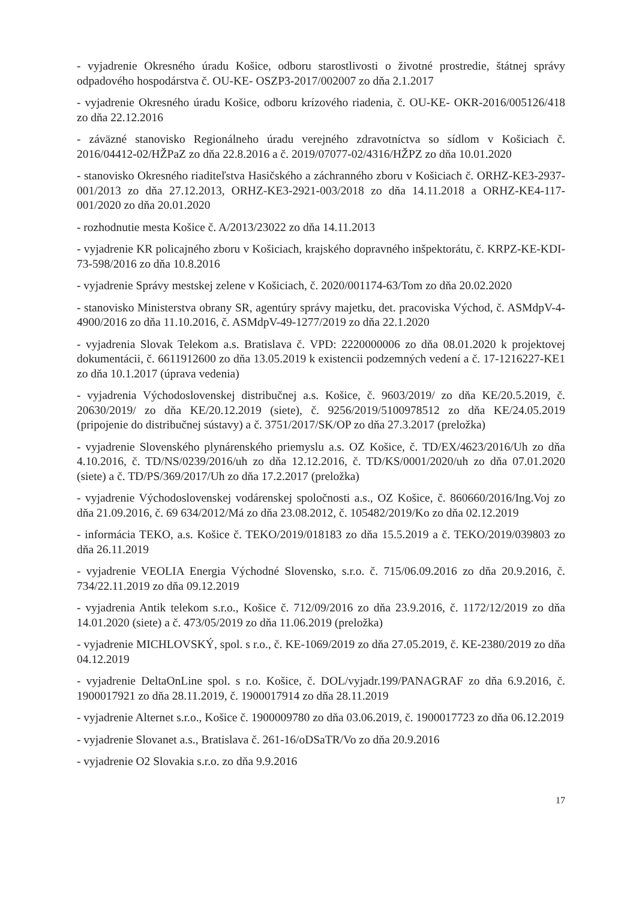- vyjadrenie Okresného úradu Košice, odboru starostlivosti o životné prostredie, štátnej správy odpadového hospodárstva č. OU-KE- OSZP3-2017/002007 zo dňa 2.1.2017
- vyjadrenie Okresného úradu Košice, odboru krízového riadenia, č. OU-KE- OKR-2016/005126/418 zo dňa 22.12.2016
- záväzné stanovisko Regionálneho úradu verejného zdravotníctva so sídlom v Košiciach č. 2016/04412-02/HŽPaZ zo dňa 22.8.2016 a č. 2019/07077-02/4316/HŽPZ zo dňa 10.01.2020
- stanovisko Okresného riaditeľstva Hasičského a záchranného zboru v Košiciach č. ORHZ-KE3-2937-001/2013 zo dňa 27.12.2013, ORHZ-KE3-2921-003/2018 zo dňa 14.11.2018 a ORHZ-KE4-117-001/2020 zo dňa 20.01.2020
- rozhodnutie mesta Košice č. A/2013/23022 zo dňa 14.11.2013
- vyjadrenie KR policajného zboru v Košiciach, krajského dopravného inšpektorátu, č. KRPZ-KE-KDI-73-598/2016 zo dňa 10.8.2016
- vyjadrenie Správy mestskej zelene v Košiciach, č. 2020/001174-63/Tom zo dňa 20.02.2020
- stanovisko Ministerstva obrany SR, agentúry správy majetku, det. pracoviska Východ, č. ASMdpV-4-4900/2016 zo dňa 11.10.2016, č. ASMdpV-49-1277/2019 zo dňa 22.1.2020
- vyjadrenia Slovak Telekom a.s. Bratislava č. VPD: 2220000006 zo dňa 08.01.2020 k projektovej dokumentácii, č. 6611912600 zo dňa 13.05.2019 k existencii podzemných vedení a č. 17-1216227-KE1 zo dňa 10.1.2017 (úprava vedenia)
- vyjadrenia Východoslovenskej distribučnej a.s. Košice, č. 9603/2019/ zo dňa KE/20.5.2019, č. 20630/2019/ zo dňa KE/20.12.2019 (siete), č. 9256/2019/5100978512 zo dňa KE/24.05.2019 (pripojenie do distribučnej sústavy) a č. 3751/2017/SK/OP zo dňa 27.3.2017 (preložka)
- vyjadrenie Slovenského plynárenského priemyslu a.s. OZ Košice, č. TD/EX/4623/2016/Uh zo dňa 4.10.2016, č. TD/NS/0239/2016/uh zo dňa 12.12.2016, č. TD/KS/0001/2020/uh zo dňa 07.01.2020 (siete) a č. TD/PS/369/2017/Uh zo dňa 17.2.2017 (preložka)
- vyjadrenie Východoslovenskej vodárenskej spoločnosti a.s., OZ Košice, č. 860660/2016/Ing.Voj zo dňa 21.09.2016, č. 69 634/2012/Má zo dňa 23.08.2012, č. 105482/2019/Ko zo dňa 02.12.2019
- informácia TEKO, a.s. Košice č. TEKO/2019/018183 zo dňa 15.5.2019 a č. TEKO/2019/039803 zo dňa 26.11.2019
- vyjadrenie VEOLIA Energia Východné Slovensko, s.r.o. č. 715/06.09.2016 zo dňa 20.9.2016, č. 734/22.11.2019 zo dňa 09.12.2019
- vyjadrenia Antik telekom s.r.o., Košice č. 712/09/2016 zo dňa 23.9.2016, č. 1172/12/2019 zo dňa 14.01.2020 (siete) a č. 473/05/2019 zo dňa 11.06.2019 (preložka)
- vyjadrenie MICHLOVSKÝ, spol. s r.o., č. KE-1069/2019 zo dňa 27.05.2019, č. KE-2380/2019 zo dňa 04.12.2019
- vyjadrenie DeltaOnLine spol. s r.o. Košice, č. DOL/vyjadr.199/PANAGRAF zo dňa 6.9.2016, č. 1900017921 zo dňa 28.11.2019, č. 1900017914 zo dňa 28.11.2019
- vyjadrenie Alternet s.r.o., Košice č. 1900009780 zo dňa 03.06.2019, č. 1900017723 zo dňa 06.12.2019
- vyjadrenie Slovanet a.s., Bratislava č. 261-16/oDSaTR/Vo zo dňa 20.9.2016
- vyjadrenie O2 Slovakia s.r.o. zo dňa 9.9.2016
17